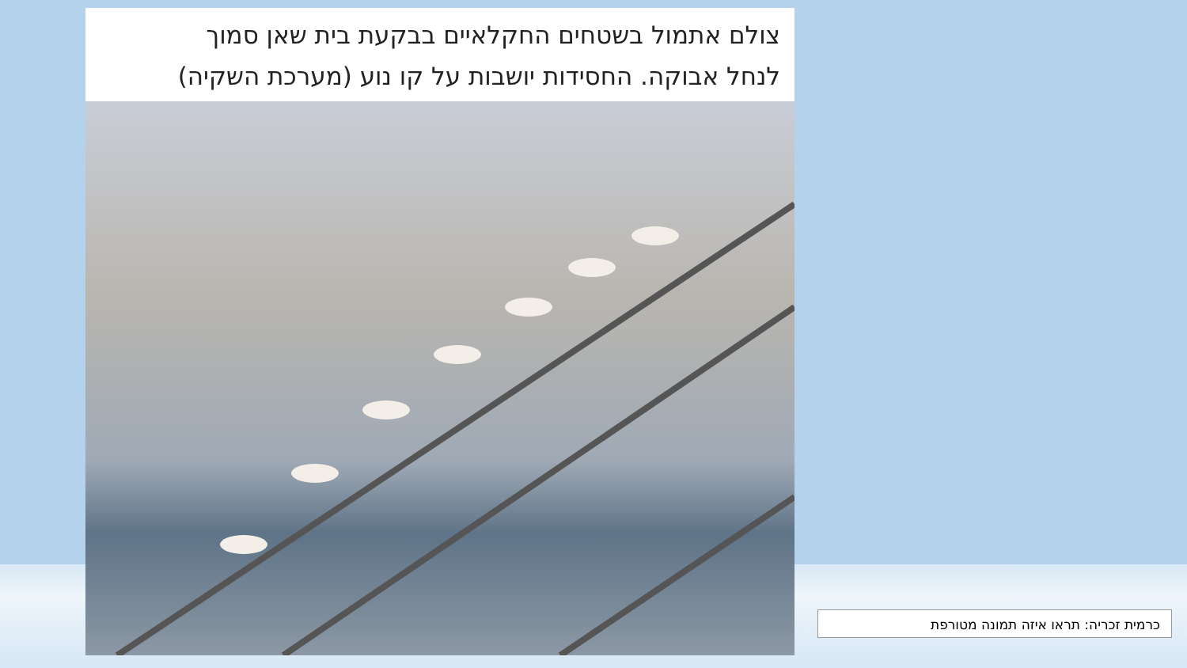צולם אתמול בשטחים החקלאיים בבקעת בית שאן סמוך
לנחל אבוקה. החסידות יושבות על קו נוע (מערכת השקיה)
כרמית זכריה: תראו איזה תמונה מטורפת